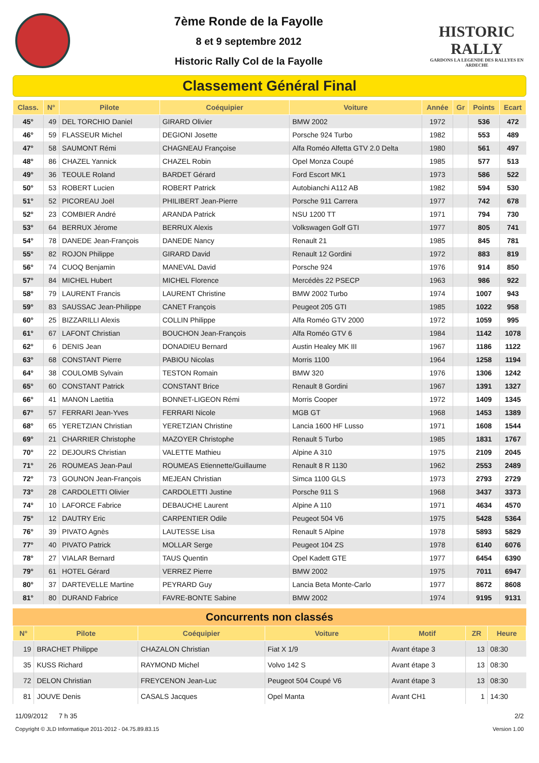7ème Ronde de la Fayolle
8 et 9 septembre 2012
Historic Rally Col de la Fayolle
HISTORIC RALLY
GARDONS LA LEGENDE DES RALLYES EN ARDECHE
Classement Général Final
| Class. | N° | Pilote | Coéquipier | Voiture | Année | Gr | Points | Ecart |
| --- | --- | --- | --- | --- | --- | --- | --- | --- |
| 45° | 49 | DEL TORCHIO Daniel | GIRARD Olivier | BMW 2002 | 1972 | | 536 | 472 |
| 46° | 59 | FLASSEUR Michel | DEGIONI Josette | Porsche 924 Turbo | 1982 | | 553 | 489 |
| 47° | 58 | SAUMONT Rémi | CHAGNEAU Françoise | Alfa Roméo Alfetta GTV 2.0 Delta | 1980 | | 561 | 497 |
| 48° | 86 | CHAZEL Yannick | CHAZEL Robin | Opel Monza Coupé | 1985 | | 577 | 513 |
| 49° | 36 | TEOULE Roland | BARDET Gérard | Ford Escort MK1 | 1973 | | 586 | 522 |
| 50° | 53 | ROBERT Lucien | ROBERT Patrick | Autobianchi A112 AB | 1982 | | 594 | 530 |
| 51° | 52 | PICOREAU Joël | PHILIBERT Jean-Pierre | Porsche 911 Carrera | 1977 | | 742 | 678 |
| 52° | 23 | COMBIER André | ARANDA Patrick | NSU 1200 TT | 1971 | | 794 | 730 |
| 53° | 64 | BERRUX Jérome | BERRUX Alexis | Volkswagen Golf GTI | 1977 | | 805 | 741 |
| 54° | 78 | DANEDE Jean-François | DANEDE Nancy | Renault 21 | 1985 | | 845 | 781 |
| 55° | 82 | ROJON Philippe | GIRARD David | Renault 12 Gordini | 1972 | | 883 | 819 |
| 56° | 74 | CUOQ Benjamin | MANEVAL David | Porsche 924 | 1976 | | 914 | 850 |
| 57° | 84 | MICHEL Hubert | MICHEL Florence | Mercédès 22 PSECP | 1963 | | 986 | 922 |
| 58° | 79 | LAURENT Francis | LAURENT Christine | BMW 2002 Turbo | 1974 | | 1007 | 943 |
| 59° | 83 | SAUSSAC Jean-Philippe | CANET François | Peugeot 205 GTI | 1985 | | 1022 | 958 |
| 60° | 25 | BIZZARILLI Alexis | COLLIN Philippe | Alfa Roméo GTV 2000 | 1972 | | 1059 | 995 |
| 61° | 67 | LAFONT Christian | BOUCHON Jean-François | Alfa Roméo GTV 6 | 1984 | | 1142 | 1078 |
| 62° | 6 | DENIS Jean | DONADIEU Bernard | Austin Healey MK III | 1967 | | 1186 | 1122 |
| 63° | 68 | CONSTANT Pierre | PABIOU Nicolas | Morris 1100 | 1964 | | 1258 | 1194 |
| 64° | 38 | COULOMB Sylvain | TESTON Romain | BMW 320 | 1976 | | 1306 | 1242 |
| 65° | 60 | CONSTANT Patrick | CONSTANT Brice | Renault 8 Gordini | 1967 | | 1391 | 1327 |
| 66° | 41 | MANON Laetitia | BONNET-LIGEON Rémi | Morris Cooper | 1972 | | 1409 | 1345 |
| 67° | 57 | FERRARI Jean-Yves | FERRARI Nicole | MGB GT | 1968 | | 1453 | 1389 |
| 68° | 65 | YERETZIAN Christian | YERETZIAN Christine | Lancia 1600 HF Lusso | 1971 | | 1608 | 1544 |
| 69° | 21 | CHARRIER Christophe | MAZOYER Christophe | Renault 5 Turbo | 1985 | | 1831 | 1767 |
| 70° | 22 | DEJOURS Christian | VALETTE Mathieu | Alpine A 310 | 1975 | | 2109 | 2045 |
| 71° | 26 | ROUMEAS Jean-Paul | ROUMEAS Etiennette/Guillaume | Renault 8 R 1130 | 1962 | | 2553 | 2489 |
| 72° | 73 | GOUNON Jean-François | MEJEAN Christian | Simca 1100 GLS | 1973 | | 2793 | 2729 |
| 73° | 28 | CARDOLETTI Olivier | CARDOLETTI Justine | Porsche 911 S | 1968 | | 3437 | 3373 |
| 74° | 10 | LAFORCE Fabrice | DEBAUCHE Laurent | Alpine A 110 | 1971 | | 4634 | 4570 |
| 75° | 12 | DAUTRY Eric | CARPENTIER Odile | Peugeot 504 V6 | 1975 | | 5428 | 5364 |
| 76° | 39 | PIVATO Agnès | LAUTESSE Lisa | Renault 5 Alpine | 1978 | | 5893 | 5829 |
| 77° | 40 | PIVATO Patrick | MOLLAR Serge | Peugeot 104 ZS | 1978 | | 6140 | 6076 |
| 78° | 27 | VIALAR Bernard | TAUS Quentin | Opel Kadett GTE | 1977 | | 6454 | 6390 |
| 79° | 61 | HOTEL Gérard | VERREZ Pierre | BMW 2002 | 1975 | | 7011 | 6947 |
| 80° | 37 | DARTEVELLE Martine | PEYRARD Guy | Lancia Beta Monte-Carlo | 1977 | | 8672 | 8608 |
| 81° | 80 | DURAND Fabrice | FAVRE-BONTE Sabine | BMW 2002 | 1974 | | 9195 | 9131 |
Concurrents non classés
| N° | Pilote | Coéquipier | Voiture | Motif | ZR | Heure |
| --- | --- | --- | --- | --- | --- | --- |
| 19 | BRACHET Philippe | CHAZALON Christian | Fiat X 1/9 | Avant étape 3 | 13 | 08:30 |
| 35 | KUSS Richard | RAYMOND Michel | Volvo 142 S | Avant étape 3 | 13 | 08:30 |
| 72 | DELON Christian | FREYCENON Jean-Luc | Peugeot 504 Coupé V6 | Avant étape 3 | 13 | 08:30 |
| 81 | JOUVE Denis | CASALS Jacques | Opel Manta | Avant CH1 | 1 | 14:30 |
11/09/2012 7 h 35 2/2
Copyright © JLD Informatique 2011-2012 - 04.75.89.83.15 Version 1.00